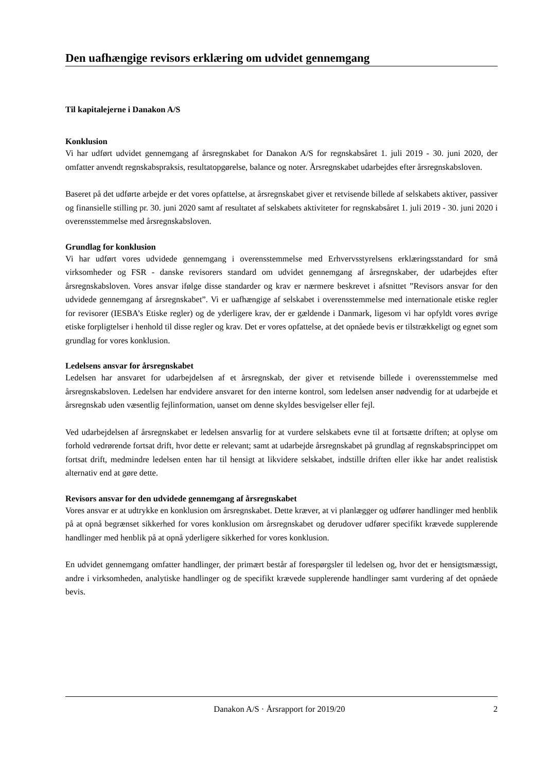Den uafhængige revisors erklæring om udvidet gennemgang
Til kapitalejerne i Danakon A/S
Konklusion
Vi har udført udvidet gennemgang af årsregnskabet for Danakon A/S for regnskabsåret 1. juli 2019 - 30. juni 2020, der omfatter anvendt regnskabspraksis, resultatopgørelse, balance og noter. Årsregnskabet udarbejdes efter årsregnskabsloven.
Baseret på det udførte arbejde er det vores opfattelse, at årsregnskabet giver et retvisende billede af selskabets aktiver, passiver og finansielle stilling pr. 30. juni 2020 samt af resultatet af selskabets aktiviteter for regnskabsåret 1. juli 2019 - 30. juni 2020 i overensstemmelse med årsregnskabsloven.
Grundlag for konklusion
Vi har udført vores udvidede gennemgang i overensstemmelse med Erhvervsstyrelsens erklæringsstandard for små virksomheder og FSR - danske revisorers standard om udvidet gennemgang af årsregnskaber, der udarbejdes efter årsregnskabsloven. Vores ansvar ifølge disse standarder og krav er nærmere beskrevet i afsnittet ”Revisors ansvar for den udvidede gennemgang af årsregnskabet”. Vi er uafhængige af selskabet i overensstemmelse med internationale etiske regler for revisorer (IESBA’s Etiske regler) og de yderligere krav, der er gældende i Danmark, ligesom vi har opfyldt vores øvrige etiske forpligtelser i henhold til disse regler og krav. Det er vores opfattelse, at det opnåede bevis er tilstrækkeligt og egnet som grundlag for vores konklusion.
Ledelsens ansvar for årsregnskabet
Ledelsen har ansvaret for udarbejdelsen af et årsregnskab, der giver et retvisende billede i overensstemmelse med årsregnskabsloven. Ledelsen har endvidere ansvaret for den interne kontrol, som ledelsen anser nødvendig for at udarbejde et årsregnskab uden væsentlig fejlinformation, uanset om denne skyldes besvigelser eller fejl.
Ved udarbejdelsen af årsregnskabet er ledelsen ansvarlig for at vurdere selskabets evne til at fortsætte driften; at oplyse om forhold vedrørende fortsat drift, hvor dette er relevant; samt at udarbejde årsregnskabet på grundlag af regnskabsprincippet om fortsat drift, medmindre ledelsen enten har til hensigt at likvidere selskabet, indstille driften eller ikke har andet realistisk alternativ end at gøre dette.
Revisors ansvar for den udvidede gennemgang af årsregnskabet
Vores ansvar er at udtrykke en konklusion om årsregnskabet. Dette kræver, at vi planlægger og udfører handlinger med henblik på at opnå begrænset sikkerhed for vores konklusion om årsregnskabet og derudover udfører specifikt krævede supplerende handlinger med henblik på at opnå yderligere sikkerhed for vores konklusion.
En udvidet gennemgang omfatter handlinger, der primært består af forespørgsler til ledelsen og, hvor det er hensigtsmæssigt, andre i virksomheden, analytiske handlinger og de specifikt krævede supplerende handlinger samt vurdering af det opnåede bevis.
Danakon A/S · Årsrapport for 2019/20 2